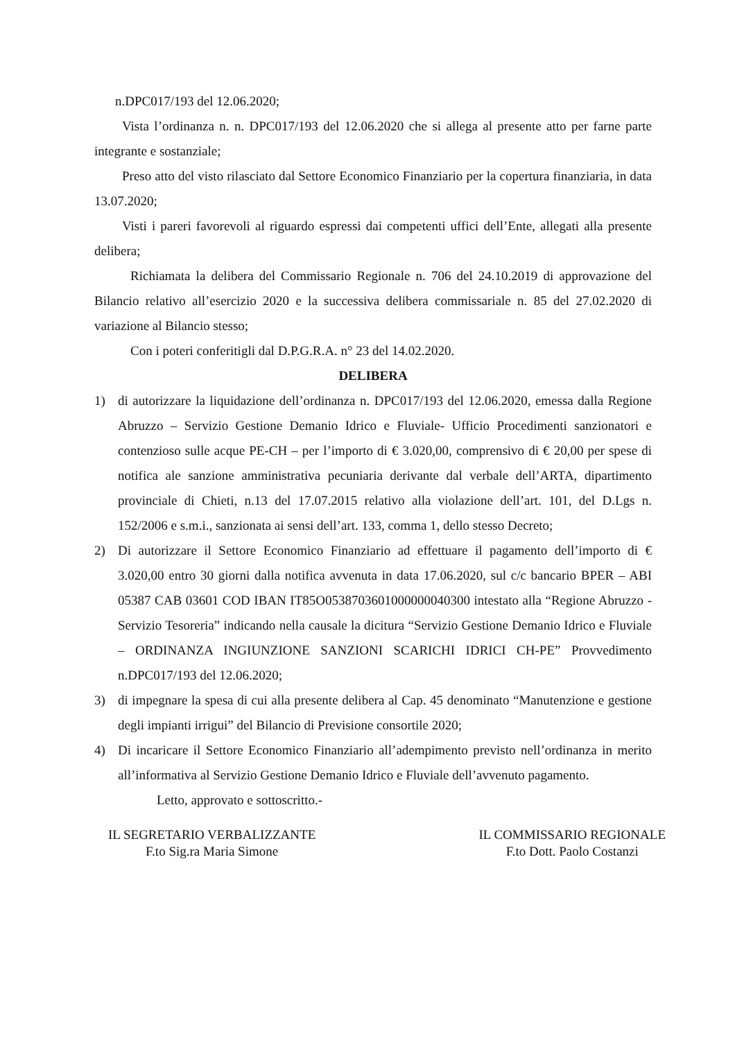n.DPC017/193 del 12.06.2020;
Vista l’ordinanza n. n. DPC017/193 del 12.06.2020 che si allega al presente atto per farne parte integrante e sostanziale;
Preso atto del visto rilasciato dal Settore Economico Finanziario per la copertura finanziaria, in data 13.07.2020;
Visti i pareri favorevoli al riguardo espressi dai competenti uffici dell’Ente, allegati alla presente delibera;
Richiamata la delibera del Commissario Regionale n. 706 del 24.10.2019 di approvazione del Bilancio relativo all’esercizio 2020 e la successiva delibera commissariale n. 85 del 27.02.2020 di variazione al Bilancio stesso;
Con i poteri conferitigli dal D.P.G.R.A. n° 23 del 14.02.2020.
DELIBERA
1) di autorizzare la liquidazione dell’ordinanza n. DPC017/193 del 12.06.2020, emessa dalla Regione Abruzzo – Servizio Gestione Demanio Idrico e Fluviale- Ufficio Procedimenti sanzionatori e contenzioso sulle acque PE-CH – per l’importo di € 3.020,00, comprensivo di € 20,00 per spese di notifica ale sanzione amministrativa pecuniaria derivante dal verbale dell’ARTA, dipartimento provinciale di Chieti, n.13 del 17.07.2015 relativo alla violazione dell’art. 101, del D.Lgs n. 152/2006 e s.m.i., sanzionata ai sensi dell’art. 133, comma 1, dello stesso Decreto;
2) Di autorizzare il Settore Economico Finanziario ad effettuare il pagamento dell’importo di € 3.020,00 entro 30 giorni dalla notifica avvenuta in data 17.06.2020, sul c/c bancario BPER – ABI 05387 CAB 03601 COD IBAN IT85O0538703601000000040300 intestato alla “Regione Abruzzo -Servizio Tesoreria” indicando nella causale la dicitura “Servizio Gestione Demanio Idrico e Fluviale – ORDINANZA INGIUNZIONE SANZIONI SCARICHI IDRICI CH-PE” Provvedimento n.DPC017/193 del 12.06.2020;
3) di impegnare la spesa di cui alla presente delibera al Cap. 45 denominato “Manutenzione e gestione degli impianti irrigui” del Bilancio di Previsione consortile 2020;
4) Di incaricare il Settore Economico Finanziario all’adempimento previsto nell’ordinanza in merito all’informativa al Servizio Gestione Demanio Idrico e Fluviale dell’avvenuto pagamento.
Letto, approvato e sottoscritto.-
IL SEGRETARIO VERBALIZZANTE
F.to Sig.ra Maria Simone
IL COMMISSARIO REGIONALE
F.to Dott. Paolo Costanzi